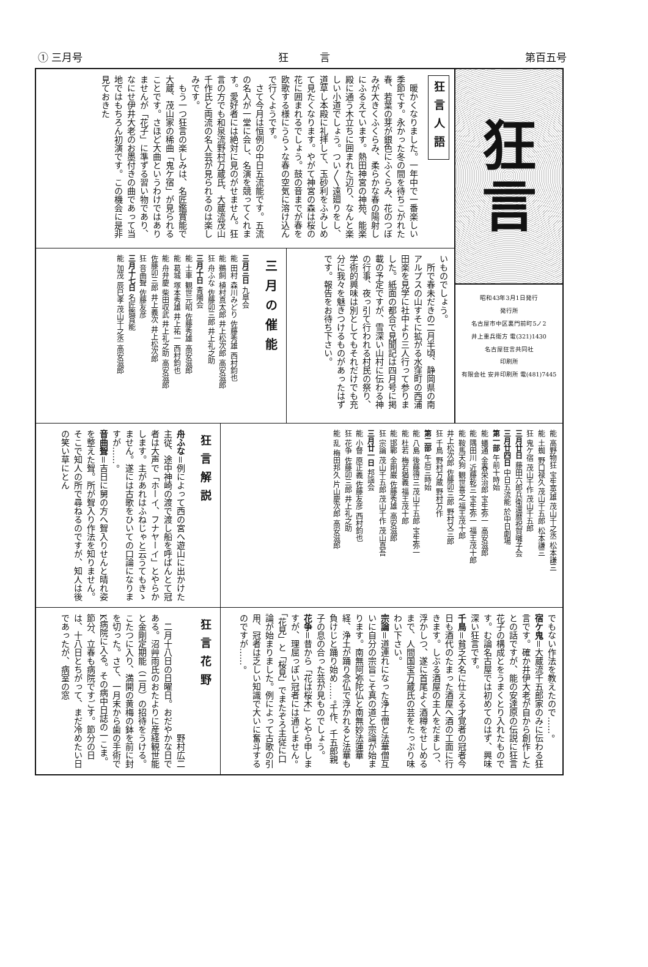① 三月号 狂　　　言 第百五号
狂
言
昭和43年3月1日発行
発行所
名古屋市中区裏門前町5ノ2
井上重兵衛方 電(321)1430
名古屋狂言共同社
印刷所
有限会社 安井印刷所 電(481)7445
狂言人語
暖かくなりました。一年中で一番楽しい季節です。永かった冬の間を待ちこがれた春、若葉の芽が銀色にふくらみ、花のつぼみが大きくふくらみ、柔らかな春の陽射しにふるえています。熱田神宮の神苑、能楽殿に通う木立ちに囲まれた辺り、なんと楽しい小道でしょう。つい〳〵遠廻りをし、道草し本殿に礼拝して、玉砂利をふみしめて見たくなります。やがて神宮の森は桜の花に囲まれるでしょう。鼓の音までが春を欧歌する様にうらゝな春の空気に溶け込んで行くようです。
さて今月は恒例の中日五流能です。五流の名人が一堂に会し、名演を競ってくれます。愛好者には絶対に見のがせません。狂言の方でも和泉流野村万蔵氏、大蔵流茂山千作氏と両流の名人芸が見られるのは楽しみです。
もう一つ狂言の楽しみは、名匠鑑賞能で大蔵、茂山家の稀曲「鬼ケ宿」が見られることです。さほど大曲というわけではありませんが「花子」に準ずる習い物であり、なにせ伊井大老のお墨付きの曲であって当地ではもちろん初演です。この機会に是非見ておきた
いものでしょう。
所で春未だきの二月半頃、静岡県の南アルプスの山すそに拡がる水窪町の西浦田楽を見学に社中より三人行って参りました。紙面の都合で見聞記は四月号に掲載の予定ですが、雪深い山村に伝わる神の行事、夜っ引て行われる村民の祭り、学術的興味は別としてもそれだけでも充分に我々を魅きつけるものがあったはずです。報告をお待ち下さい。
三月の催能
三月三日 九皐会
能 田村 森川みどり 佐藤秀雄 西村鈞也
能 鵜飼 植村真太郎 井上松次郎 高安滋郎
狂 舟ふな 佐藤卯三郎 井上礼之助
三月十日 青陽会
能 土車 観世元昭 佐藤秀雄 高安滋郎
能 葛城 塚本秀雄 井上祐一 西村鈞也
能 舟弁慶 柴田収武 井上礼之助 高安滋郎
佐藤卯三郎 井上義次 井上松次郎
狂 音曲聟 佐藤友彦
三月十七日 名匠鑑賞能
能 加茂 辰巳孝 茂山千之丞 高安滋郎
能 高野物狂 宝生英雄 茂山千之丞 松本謙三
能 土蜘 野口禄久 茂山千五郎 松本謙三
狂 鬼ケ宿 茂山千作 茂山千五郎
三月廿日 藤田六郎兵衛還暦祝賀囃子会
三月廿四日 中日五流能 於中日劇場
第一部 午前十時始
能 蟻通 金春栄治郎 宝生弥一 高安滋郎
能 隅田川 近藤乾三 宝生弥一 福王茂十郎
能 鞍馬天狗 観世喜之 福王茂十郎
井上松次郎 佐藤卯三郎 野村又三郎
狂 千鳥 野村万蔵 野村万作
第二部 午后三時始
能 八島 後藤得三 茂山千五郎 宝生弥一
能 杜若 梅若猶義 福王茂十郎
能 邯鄲 金剛巌 佐藤秀雄 高安滋郎
狂 宗論 茂山千五郎 茂山千作 茂山真吾
三月廿一日 邦謡会
能 小督 原正義 佐藤友彦 西村鈞也
狂 花争 佐藤卯三郎 井上礼之助
能 乱 梅田邦久 片山慶次郎 高安滋郎
狂言解説
舟ふな＝例によって西の宮へ遊山に出かけた主従、途中神崎の渡で渡し船を呼ばんとて冠者は大声で「ホーイ、フナヤーイ」とやらかします。主があれはふねじゃと云うてもきゝません。遂には古歌をひいての口論になりますが……。
音曲聟＝吉日に舅の方へ聟入りせんと晴れ姿を整えた聟。所が聟入り作法を知りません。そこで知人の所で尋ねるのですが、知人は後の笑い草にとん
でもない作法を教えたので……。
宿ケ鬼＝大蔵流千五郎家のみに伝わる狂言です。確か井伊大老が自から創作したとの話ですが、能の安達原の伝説に狂言花子の構成とをうまくとり入れたものです。む論名古屋では初めてのはず、興味深い狂言です。
千鳥＝貧乏大名に仕える才覚者の冠者今日も酒代のたまった酒屋へ酒の工面に行きます。しぶる酒屋の主人をだましつ、浮かしつ、遂に首尾よく酒樽をせしめるまで、人間国宝万蔵氏の芸をたっぷり味わい下さい。
宗論＝道連れになった浄土僧と法華僧互いに自分の宗旨こそ真の道と宗論が始まります。南無阿弥陀仏と南無妙法蓮華経、浄土が踊り念仏で浮かれると法華も負けじと踊り始め……。千作、千五郎親子の息の合った芸が見ものでしょう。
花争＝昔から「花は桜木」とやら申しますが、理屈っぽい冠者には通じません。「花見」と「桜見」でまたぞろ主従に口論が始まりました。例によって古歌の引用、冠者は乏しい知識で大いに奮斗するのですが……。
狂言花野
野村広二
二月十八日の日曜日。おだやかな日である。沼艸雨氏のおたよりに産経観世能と金剛定期能（二月）の招待をうける。こたつに入り、満開の黄梅の鉢を前に封を切った。さて、一月末から歯の手術でK病院に入る。その病中日誌の一こま。節分、立春も病院ですごす。節分の日は、十八日とちがって、まだ冷めたい日であったが、病室の窓